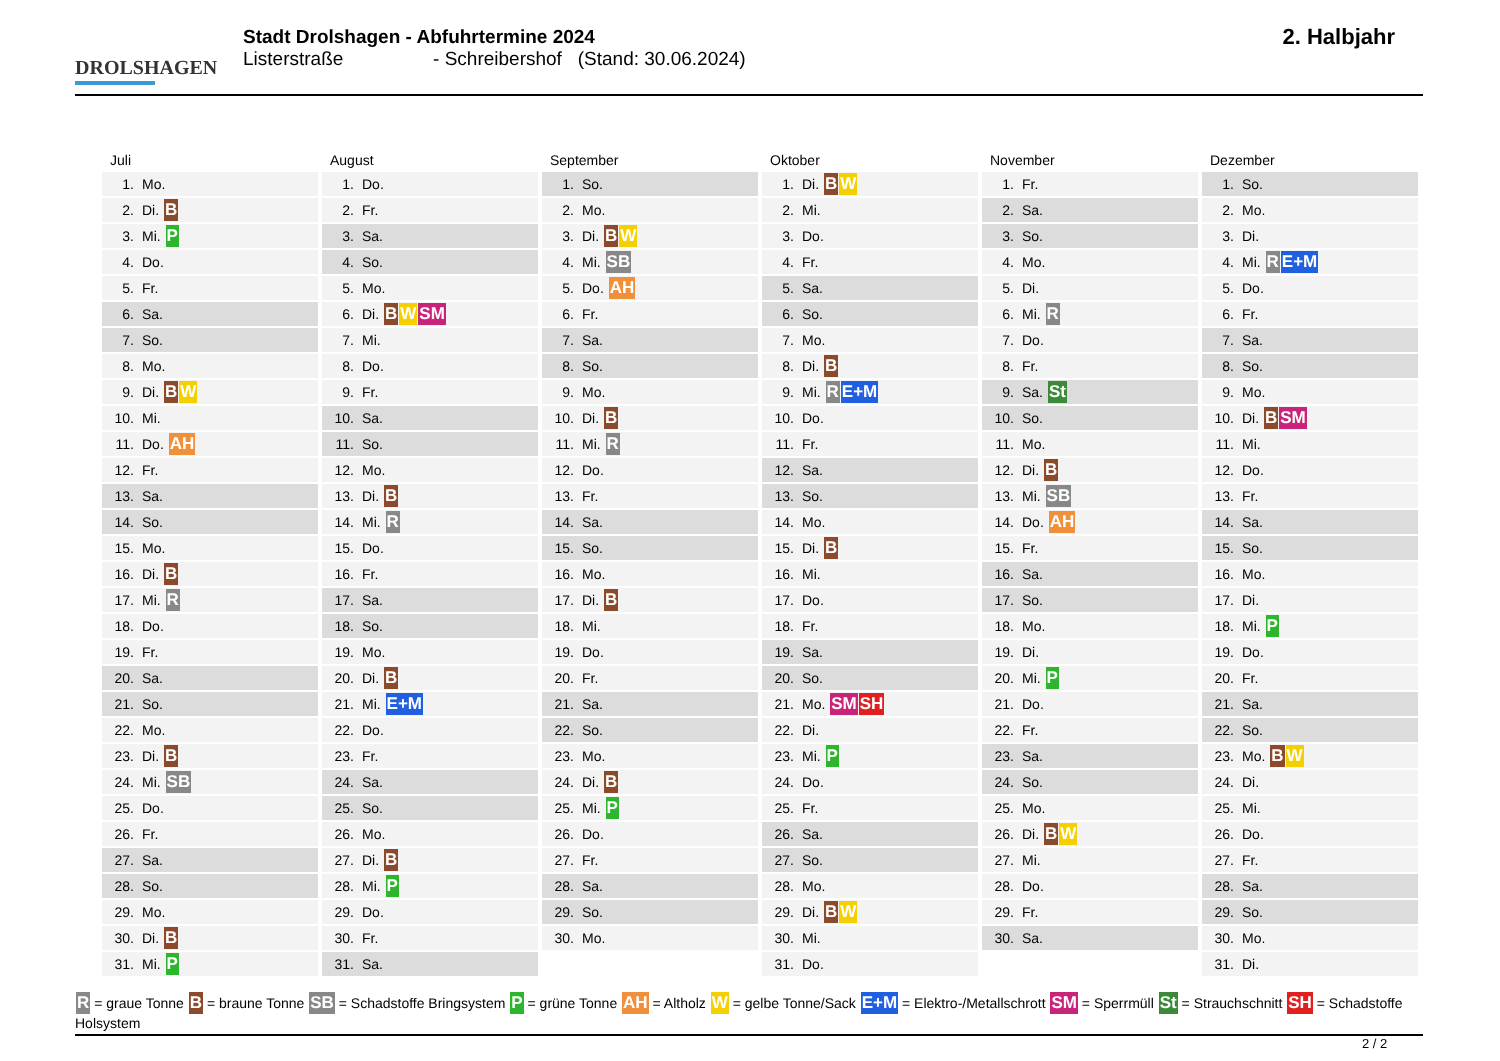DROLSHAGEN
Stadt Drolshagen - Abfuhrtermine 2024
Listerstraße - Schreibershof (Stand: 30.06.2024)
2. Halbjahr
Juli
| 1. | Mo. |
| 2. | Di. B |
| 3. | Mi. P |
| 4. | Do. |
| 5. | Fr. |
| 6. | Sa. |
| 7. | So. |
| 8. | Mo. |
| 9. | Di. B W |
| 10. | Mi. |
| 11. | Do. AH |
| 12. | Fr. |
| 13. | Sa. |
| 14. | So. |
| 15. | Mo. |
| 16. | Di. B |
| 17. | Mi. R |
| 18. | Do. |
| 19. | Fr. |
| 20. | Sa. |
| 21. | So. |
| 22. | Mo. |
| 23. | Di. B |
| 24. | Mi. SB |
| 25. | Do. |
| 26. | Fr. |
| 27. | Sa. |
| 28. | So. |
| 29. | Mo. |
| 30. | Di. B |
| 31. | Mi. P |
August
| 1. | Do. |
| 2. | Fr. |
| 3. | Sa. |
| 4. | So. |
| 5. | Mo. |
| 6. | Di. B W SM |
| 7. | Mi. |
| 8. | Do. |
| 9. | Fr. |
| 10. | Sa. |
| 11. | So. |
| 12. | Mo. |
| 13. | Di. B |
| 14. | Mi. R |
| 15. | Do. |
| 16. | Fr. |
| 17. | Sa. |
| 18. | So. |
| 19. | Mo. |
| 20. | Di. B |
| 21. | Mi. E+M |
| 22. | Do. |
| 23. | Fr. |
| 24. | Sa. |
| 25. | So. |
| 26. | Mo. |
| 27. | Di. B |
| 28. | Mi. P |
| 29. | Do. |
| 30. | Fr. |
| 31. | Sa. |
September
| 1. | So. |
| 2. | Mo. |
| 3. | Di. B W |
| 4. | Mi. SB |
| 5. | Do. AH |
| 6. | Fr. |
| 7. | Sa. |
| 8. | So. |
| 9. | Mo. |
| 10. | Di. B |
| 11. | Mi. R |
| 12. | Do. |
| 13. | Fr. |
| 14. | Sa. |
| 15. | So. |
| 16. | Mo. |
| 17. | Di. B |
| 18. | Mi. |
| 19. | Do. |
| 20. | Fr. |
| 21. | Sa. |
| 22. | So. |
| 23. | Mo. |
| 24. | Di. B |
| 25. | Mi. P |
| 26. | Do. |
| 27. | Fr. |
| 28. | Sa. |
| 29. | So. |
| 30. | Mo. |
Oktober
| 1. | Di. B W |
| 2. | Mi. |
| 3. | Do. |
| 4. | Fr. |
| 5. | Sa. |
| 6. | So. |
| 7. | Mo. |
| 8. | Di. B |
| 9. | Mi. R E+M |
| 10. | Do. |
| 11. | Fr. |
| 12. | Sa. |
| 13. | So. |
| 14. | Mo. |
| 15. | Di. B |
| 16. | Mi. |
| 17. | Do. |
| 18. | Fr. |
| 19. | Sa. |
| 20. | So. |
| 21. | Mo. SM SH |
| 22. | Di. |
| 23. | Mi. P |
| 24. | Do. |
| 25. | Fr. |
| 26. | Sa. |
| 27. | So. |
| 28. | Mo. |
| 29. | Di. B W |
| 30. | Mi. |
| 31. | Do. |
November
| 1. | Fr. |
| 2. | Sa. |
| 3. | So. |
| 4. | Mo. |
| 5. | Di. |
| 6. | Mi. R |
| 7. | Do. |
| 8. | Fr. |
| 9. | Sa. St |
| 10. | So. |
| 11. | Mo. |
| 12. | Di. B |
| 13. | Mi. SB |
| 14. | Do. AH |
| 15. | Fr. |
| 16. | Sa. |
| 17. | So. |
| 18. | Mo. |
| 19. | Di. |
| 20. | Mi. P |
| 21. | Do. |
| 22. | Fr. |
| 23. | Sa. |
| 24. | So. |
| 25. | Mo. |
| 26. | Di. B W |
| 27. | Mi. |
| 28. | Do. |
| 29. | Fr. |
| 30. | Sa. |
Dezember
| 1. | So. |
| 2. | Mo. |
| 3. | Di. |
| 4. | Mi. R E+M |
| 5. | Do. |
| 6. | Fr. |
| 7. | Sa. |
| 8. | So. |
| 9. | Mo. |
| 10. | Di. B SM |
| 11. | Mi. |
| 12. | Do. |
| 13. | Fr. |
| 14. | Sa. |
| 15. | So. |
| 16. | Mo. |
| 17. | Di. |
| 18. | Mi. P |
| 19. | Do. |
| 20. | Fr. |
| 21. | Sa. |
| 22. | So. |
| 23. | Mo. B W |
| 24. | Di. |
| 25. | Mi. |
| 26. | Do. |
| 27. | Fr. |
| 28. | Sa. |
| 29. | So. |
| 30. | Mo. |
| 31. | Di. |
R = graue Tonne B = braune Tonne SB = Schadstoffe Bringsystem P = grüne Tonne AH = Altholz W = gelbe Tonne/Sack E+M = Elektro-/Metallschrott SM = Sperrmüll St = Strauchschnitt SH = Schadstoffe Holsystem
2 / 2